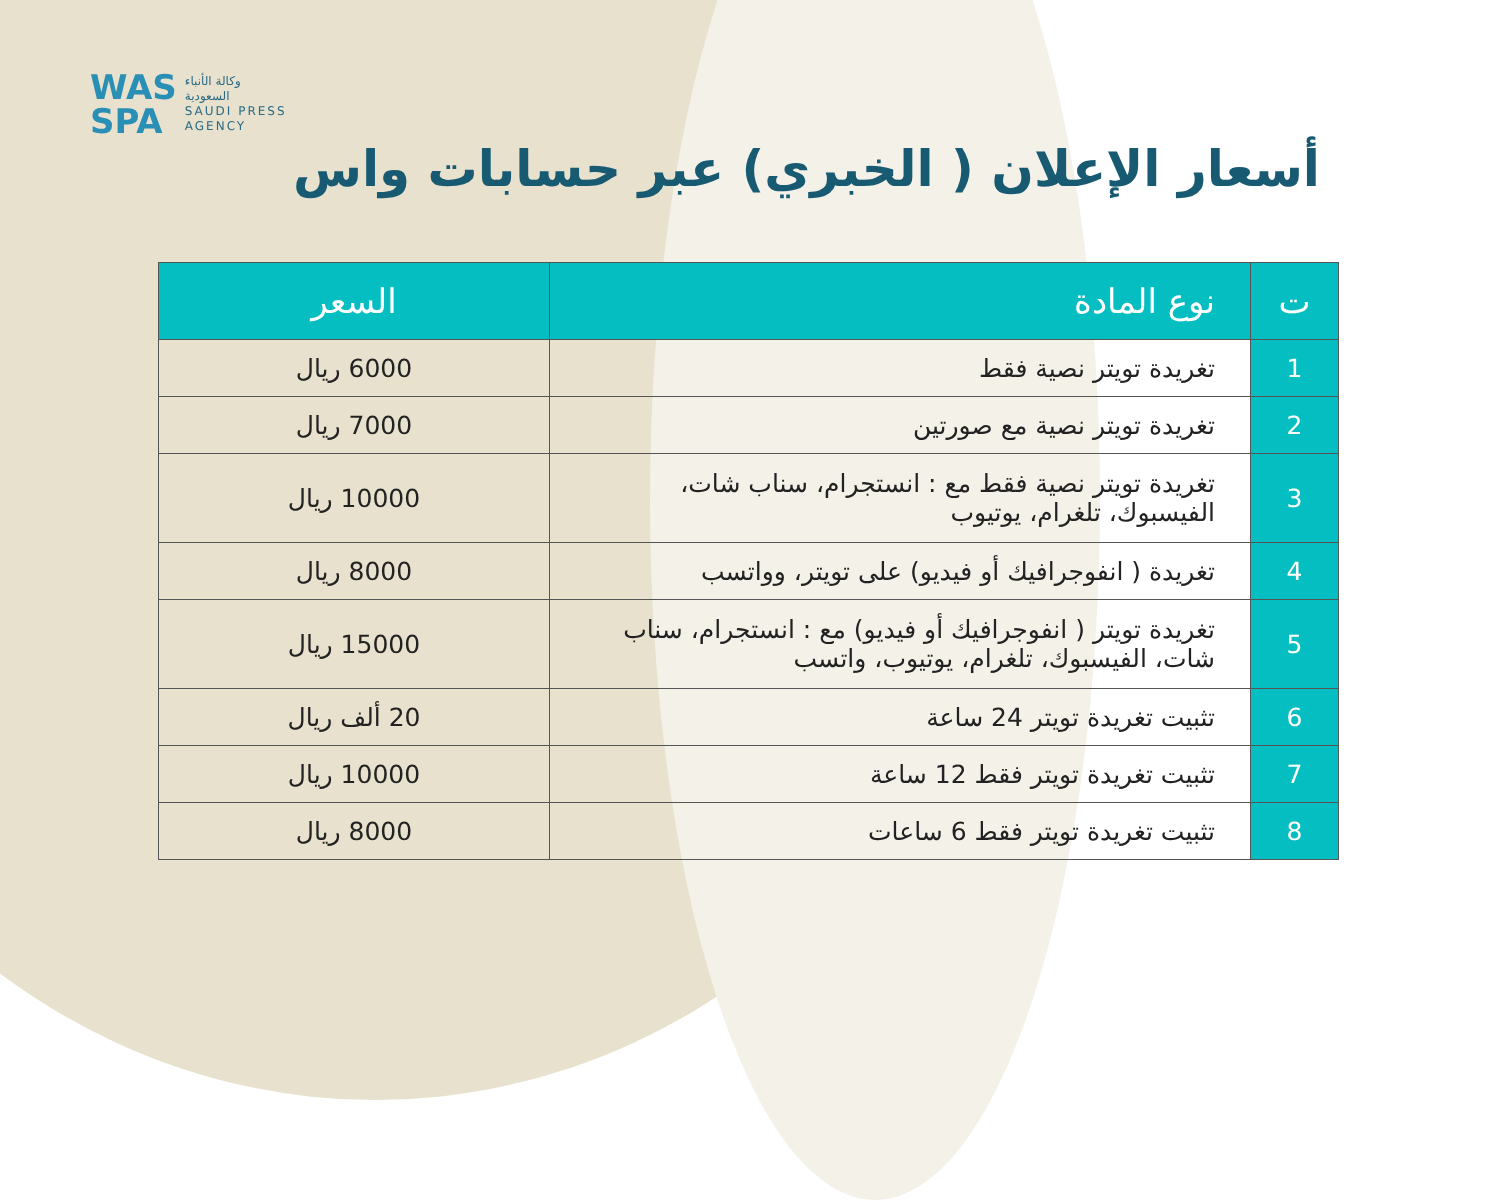WAS
SPA
وكالة الأنباء
السعودية
SAUDI PRESS
AGENCY
أسعار الإعلان ( الخبري) عبر حسابات واس
| ت | نوع المادة | السعر |
| --- | --- | --- |
| 1 | تغريدة تويتر نصية فقط | 6000 ريال |
| 2 | تغريدة تويتر نصية مع صورتين | 7000 ريال |
| 3 | تغريدة تويتر نصية فقط مع : انستجرام، سناب شات، الفيسبوك، تلغرام، يوتيوب | 10000 ريال |
| 4 | تغريدة ( انفوجرافيك أو فيديو) على تويتر، وواتسب | 8000 ريال |
| 5 | تغريدة تويتر ( انفوجرافيك أو فيديو) مع : انستجرام، سناب شات، الفيسبوك، تلغرام، يوتيوب، واتسب | 15000 ريال |
| 6 | تثبيت تغريدة تويتر 24 ساعة | 20 ألف ريال |
| 7 | تثبيت تغريدة تويتر فقط 12 ساعة | 10000 ريال |
| 8 | تثبيت تغريدة تويتر فقط 6 ساعات | 8000 ريال |